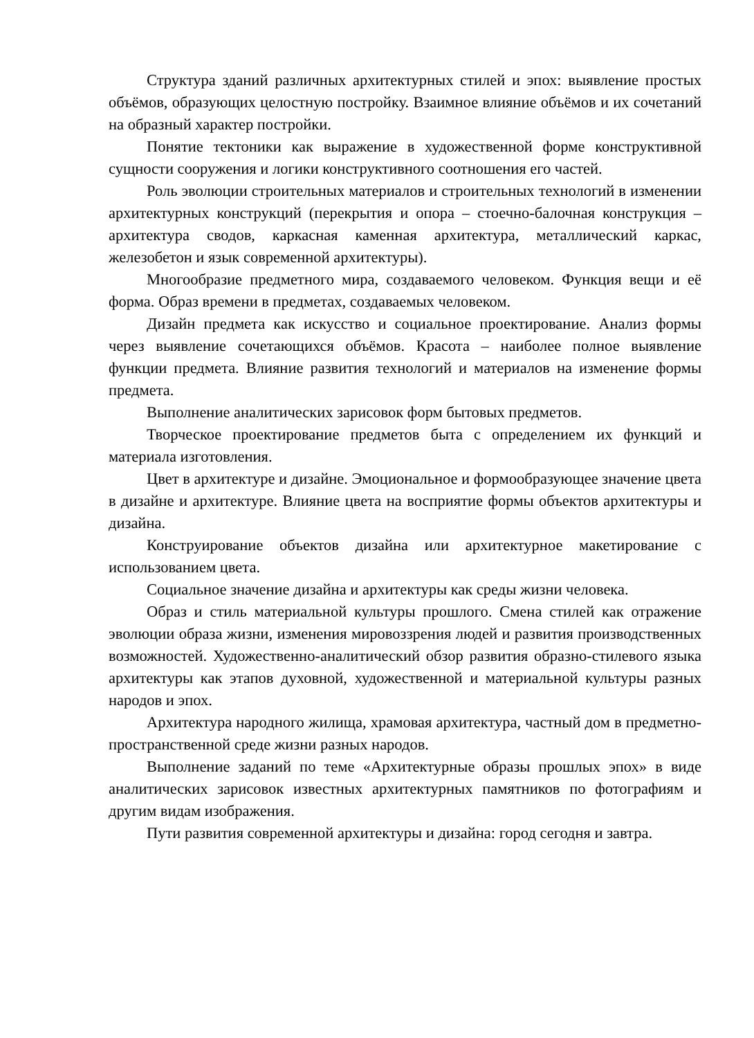Структура зданий различных архитектурных стилей и эпох: выявление простых объёмов, образующих целостную постройку. Взаимное влияние объёмов и их сочетаний на образный характер постройки.
Понятие тектоники как выражение в художественной форме конструктивной сущности сооружения и логики конструктивного соотношения его частей.
Роль эволюции строительных материалов и строительных технологий в изменении архитектурных конструкций (перекрытия и опора – стоечно-балочная конструкция – архитектура сводов, каркасная каменная архитектура, металлический каркас, железобетон и язык современной архитектуры).
Многообразие предметного мира, создаваемого человеком. Функция вещи и её форма. Образ времени в предметах, создаваемых человеком.
Дизайн предмета как искусство и социальное проектирование. Анализ формы через выявление сочетающихся объёмов. Красота – наиболее полное выявление функции предмета. Влияние развития технологий и материалов на изменение формы предмета.
Выполнение аналитических зарисовок форм бытовых предметов.
Творческое проектирование предметов быта с определением их функций и материала изготовления.
Цвет в архитектуре и дизайне. Эмоциональное и формообразующее значение цвета в дизайне и архитектуре. Влияние цвета на восприятие формы объектов архитектуры и дизайна.
Конструирование объектов дизайна или архитектурное макетирование с использованием цвета.
Социальное значение дизайна и архитектуры как среды жизни человека.
Образ и стиль материальной культуры прошлого. Смена стилей как отражение эволюции образа жизни, изменения мировоззрения людей и развития производственных возможностей. Художественно-аналитический обзор развития образно-стилевого языка архитектуры как этапов духовной, художественной и материальной культуры разных народов и эпох.
Архитектура народного жилища, храмовая архитектура, частный дом в предметно-пространственной среде жизни разных народов.
Выполнение заданий по теме «Архитектурные образы прошлых эпох» в виде аналитических зарисовок известных архитектурных памятников по фотографиям и другим видам изображения.
Пути развития современной архитектуры и дизайна: город сегодня и завтра.